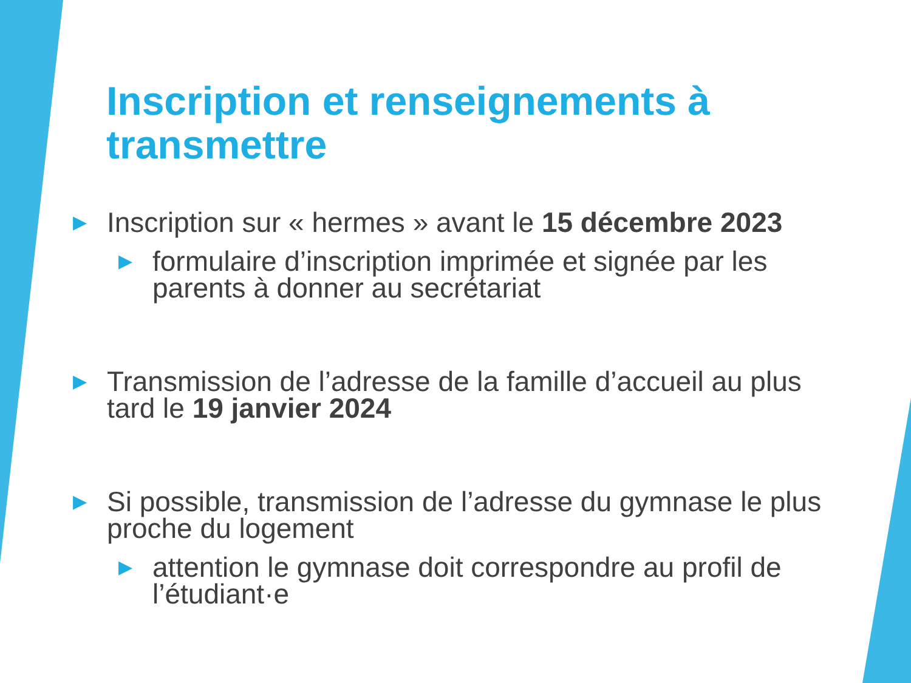Inscription et renseignements à transmettre
▶ Inscription sur « hermes » avant le 15 décembre 2023
▶ formulaire d’inscription imprimée et signée par les parents à donner au secrétariat
▶ Transmission de l’adresse de la famille d’accueil au plus tard le 19 janvier 2024
▶ Si possible, transmission de l’adresse du gymnase le plus proche du logement
▶ attention le gymnase doit correspondre au profil de l’étudiant·e